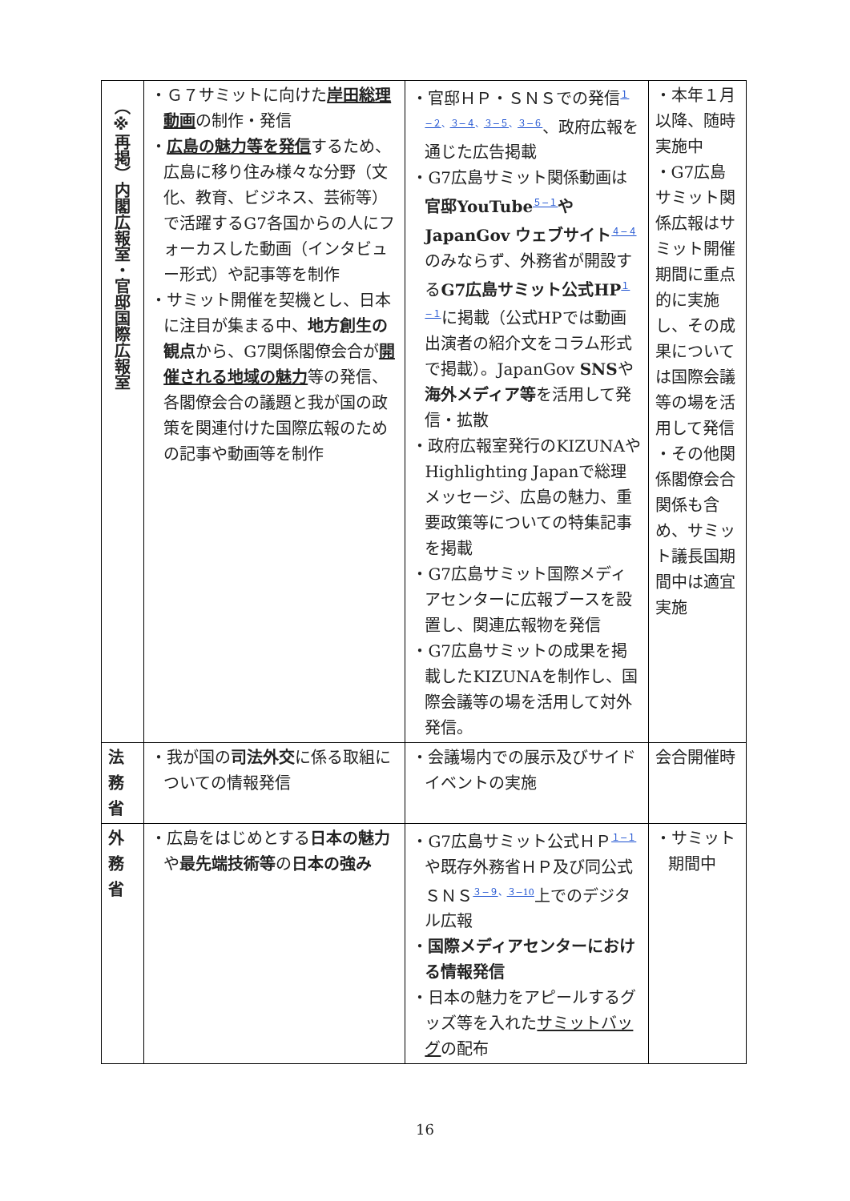| （※再掲）内閣広報室・官邸国際広報室 | ・Ｇ７サミットに向けた 岸田総理動画 の制作・発信 ・ 広島の魅力等を発信 するため、広島に移り住み様々な分野（文化、教育、ビジネス、芸術等）で活躍するG7各国からの人にフォーカスした動画（インタビュー形式）や記事等を制作 ・サミット開催を契機とし、日本に注目が集まる中、 地方創生の観点 から、G7関係閣僚会合が 開催される地域の魅力 等の発信、各閣僚会合の議題と我が国の政策を関連付けた国際広報のための記事や動画等を制作 | ・官邸ＨＰ・ＳＮＳでの発信<sup>１−２、３−４、３−５、３−６</sup>、政府広報を通じた広告掲載 ・G7広島サミット関係動画は 官邸YouTube<sup>５−１</sup> や JapanGov ウェブサイト<sup>４−４</sup>のみならず、外務省が開設する G7広島サミット公式HP<sup>１−１</sup>に掲載（公式HPでは動画出演者の紹介文をコラム形式で掲載）。JapanGov SNS や 海外メディア等 を活用して発信・拡散 ・政府広報室発行のKIZUNAやHighlighting Japanで総理メッセージ、広島の魅力、重要政策等についての特集記事を掲載 ・G7広島サミット国際メディアセンターに広報ブースを設置し、関連広報物を発信 ・G7広島サミットの成果を掲載したKIZUNAを制作し、国際会議等の場を活用して対外発信。 | ・本年１月以降、随時実施中 ・G7広島サミット関係広報はサミット開催期間に重点的に実施し、その成果については国際会議等の場を活用して発信 ・その他関係閣僚会合関係も含め、サミット議長国期間中は適宜実施 |
| 法 務 省 | ・我が国の 司法外交 に係る取組についての情報発信 | ・会議場内での展示及びサイドイベントの実施 | 会合開催時 |
| 外 務 省 | ・広島をはじめとする 日本の魅力 や 最先端技術等 の 日本の強み | ・G7広島サミット公式ＨＰ<sup>１−１</sup>や既存外務省ＨＰ及び同公式ＳＮＳ<sup>３−９、３−10</sup>上でのデジタル広報 ・ 国際メディアセンターにおける情報発信 ・日本の魅力をアピールするグッズ等を入れた サミットバッグ の配布 | ・サミット期間中 |
16